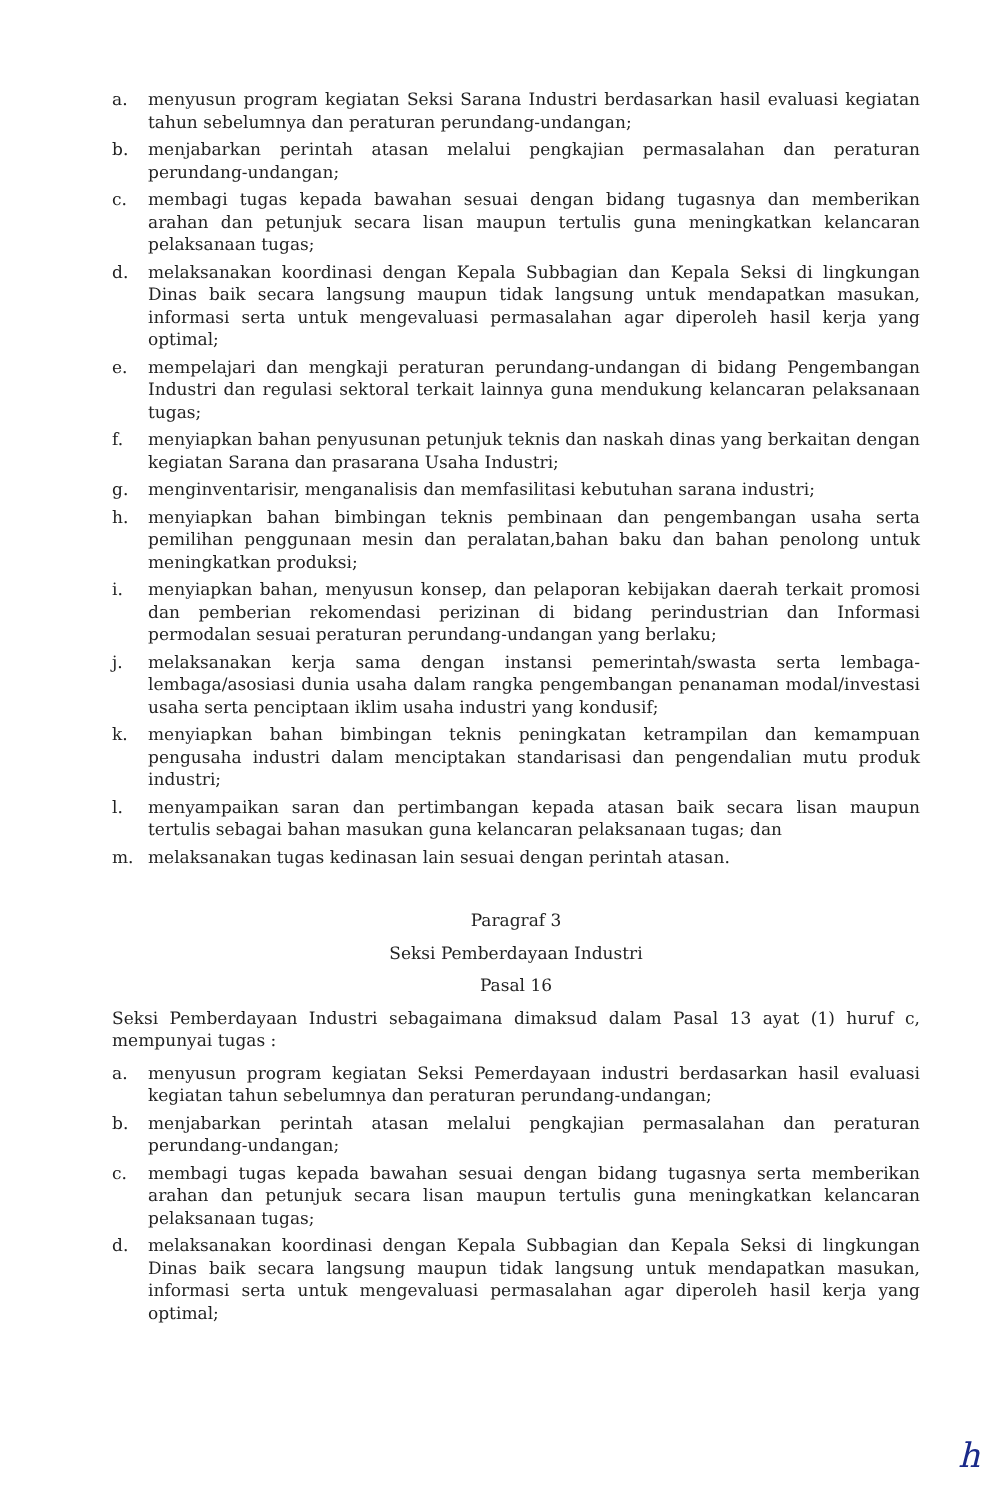a. menyusun program kegiatan Seksi Sarana Industri berdasarkan hasil evaluasi kegiatan tahun sebelumnya dan peraturan perundang-undangan;
b. menjabarkan perintah atasan melalui pengkajian permasalahan dan peraturan perundang-undangan;
c. membagi tugas kepada bawahan sesuai dengan bidang tugasnya dan memberikan arahan dan petunjuk secara lisan maupun tertulis guna meningkatkan kelancaran pelaksanaan tugas;
d. melaksanakan koordinasi dengan Kepala Subbagian dan Kepala Seksi di lingkungan Dinas baik secara langsung maupun tidak langsung untuk mendapatkan masukan, informasi serta untuk mengevaluasi permasalahan agar diperoleh hasil kerja yang optimal;
e. mempelajari dan mengkaji peraturan perundang-undangan di bidang Pengembangan Industri dan regulasi sektoral terkait lainnya guna mendukung kelancaran pelaksanaan tugas;
f. menyiapkan bahan penyusunan petunjuk teknis dan naskah dinas yang berkaitan dengan kegiatan Sarana dan prasarana Usaha Industri;
g. menginventarisir, menganalisis dan memfasilitasi kebutuhan sarana industri;
h. menyiapkan bahan bimbingan teknis pembinaan dan pengembangan usaha serta pemilihan penggunaan mesin dan peralatan,bahan baku dan bahan penolong untuk meningkatkan produksi;
i. menyiapkan bahan, menyusun konsep, dan pelaporan kebijakan daerah terkait promosi dan pemberian rekomendasi perizinan di bidang perindustrian dan Informasi permodalan sesuai peraturan perundang-undangan yang berlaku;
j. melaksanakan kerja sama dengan instansi pemerintah/swasta serta lembaga-lembaga/asosiasi dunia usaha dalam rangka pengembangan penanaman modal/investasi usaha serta penciptaan iklim usaha industri yang kondusif;
k. menyiapkan bahan bimbingan teknis peningkatan ketrampilan dan kemampuan pengusaha industri dalam menciptakan standarisasi dan pengendalian mutu produk industri;
l. menyampaikan saran dan pertimbangan kepada atasan baik secara lisan maupun tertulis sebagai bahan masukan guna kelancaran pelaksanaan tugas; dan
m. melaksanakan tugas kedinasan lain sesuai dengan perintah atasan.
Paragraf 3
Seksi Pemberdayaan Industri
Pasal 16
Seksi Pemberdayaan Industri sebagaimana dimaksud dalam Pasal 13 ayat (1) huruf c, mempunyai tugas :
a. menyusun program kegiatan Seksi Pemerdayaan industri berdasarkan hasil evaluasi kegiatan tahun sebelumnya dan peraturan perundang-undangan;
b. menjabarkan perintah atasan melalui pengkajian permasalahan dan peraturan perundang-undangan;
c. membagi tugas kepada bawahan sesuai dengan bidang tugasnya serta memberikan arahan dan petunjuk secara lisan maupun tertulis guna meningkatkan kelancaran pelaksanaan tugas;
d. melaksanakan koordinasi dengan Kepala Subbagian dan Kepala Seksi di lingkungan Dinas baik secara langsung maupun tidak langsung untuk mendapatkan masukan, informasi serta untuk mengevaluasi permasalahan agar diperoleh hasil kerja yang optimal;
h